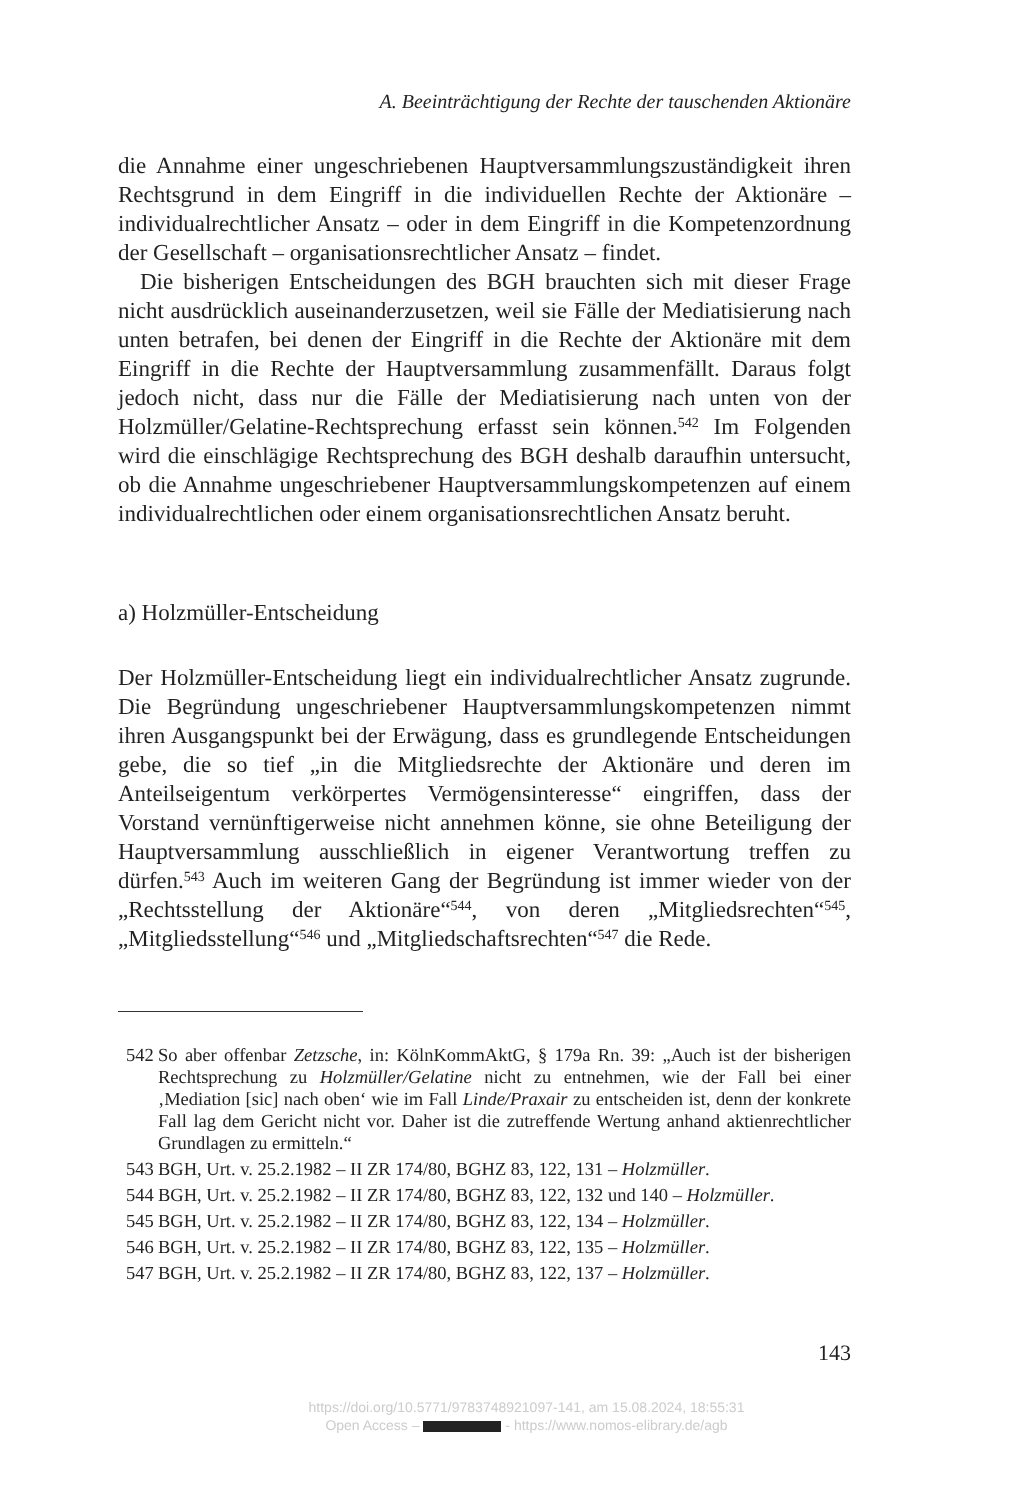A. Beeinträchtigung der Rechte der tauschenden Aktionäre
die Annahme einer ungeschriebenen Hauptversammlungszuständigkeit ihren Rechtsgrund in dem Eingriff in die individuellen Rechte der Aktionäre – individualrechtlicher Ansatz – oder in dem Eingriff in die Kompetenzordnung der Gesellschaft – organisationsrechtlicher Ansatz – findet.
Die bisherigen Entscheidungen des BGH brauchten sich mit dieser Frage nicht ausdrücklich auseinanderzusetzen, weil sie Fälle der Mediatisierung nach unten betrafen, bei denen der Eingriff in die Rechte der Aktionäre mit dem Eingriff in die Rechte der Hauptversammlung zusammenfällt. Daraus folgt jedoch nicht, dass nur die Fälle der Mediatisierung nach unten von der Holzmüller/Gelatine-Rechtsprechung erfasst sein können.<sup>542</sup> Im Folgenden wird die einschlägige Rechtsprechung des BGH deshalb daraufhin untersucht, ob die Annahme ungeschriebener Hauptversammlungskompetenzen auf einem individualrechtlichen oder einem organisationsrechtlichen Ansatz beruht.
a) Holzmüller-Entscheidung
Der Holzmüller-Entscheidung liegt ein individualrechtlicher Ansatz zugrunde. Die Begründung ungeschriebener Hauptversammlungskompetenzen nimmt ihren Ausgangspunkt bei der Erwägung, dass es grundlegende Entscheidungen gebe, die so tief „in die Mitgliedsrechte der Aktionäre und deren im Anteilseigentum verkörpertes Vermögensinteresse“ eingriffen, dass der Vorstand vernünftigerweise nicht annehmen könne, sie ohne Beteiligung der Hauptversammlung ausschließlich in eigener Verantwortung treffen zu dürfen.<sup>543</sup> Auch im weiteren Gang der Begründung ist immer wieder von der „Rechtsstellung der Aktionäre“<sup>544</sup>, von deren „Mitgliedsrechten“<sup>545</sup>, „Mitgliedsstellung“<sup>546</sup> und „Mitgliedschaftsrechten“<sup>547</sup> die Rede.
542 So aber offenbar Zetzsche, in: KölnKommAktG, § 179a Rn. 39: „Auch ist der bisherigen Rechtsprechung zu Holzmüller/Gelatine nicht zu entnehmen, wie der Fall bei einer ‚Mediation [sic] nach oben‘ wie im Fall Linde/Praxair zu entscheiden ist, denn der konkrete Fall lag dem Gericht nicht vor. Daher ist die zutreffende Wertung anhand aktienrechtlicher Grundlagen zu ermitteln.“
543 BGH, Urt. v. 25.2.1982 – II ZR 174/80, BGHZ 83, 122, 131 – Holzmüller.
544 BGH, Urt. v. 25.2.1982 – II ZR 174/80, BGHZ 83, 122, 132 und 140 – Holzmüller.
545 BGH, Urt. v. 25.2.1982 – II ZR 174/80, BGHZ 83, 122, 134 – Holzmüller.
546 BGH, Urt. v. 25.2.1982 – II ZR 174/80, BGHZ 83, 122, 135 – Holzmüller.
547 BGH, Urt. v. 25.2.1982 – II ZR 174/80, BGHZ 83, 122, 137 – Holzmüller.
143
https://doi.org/10.5771/9783748921097-141, am 15.08.2024, 18:55:31
Open Access – - https://www.nomos-elibrary.de/agb